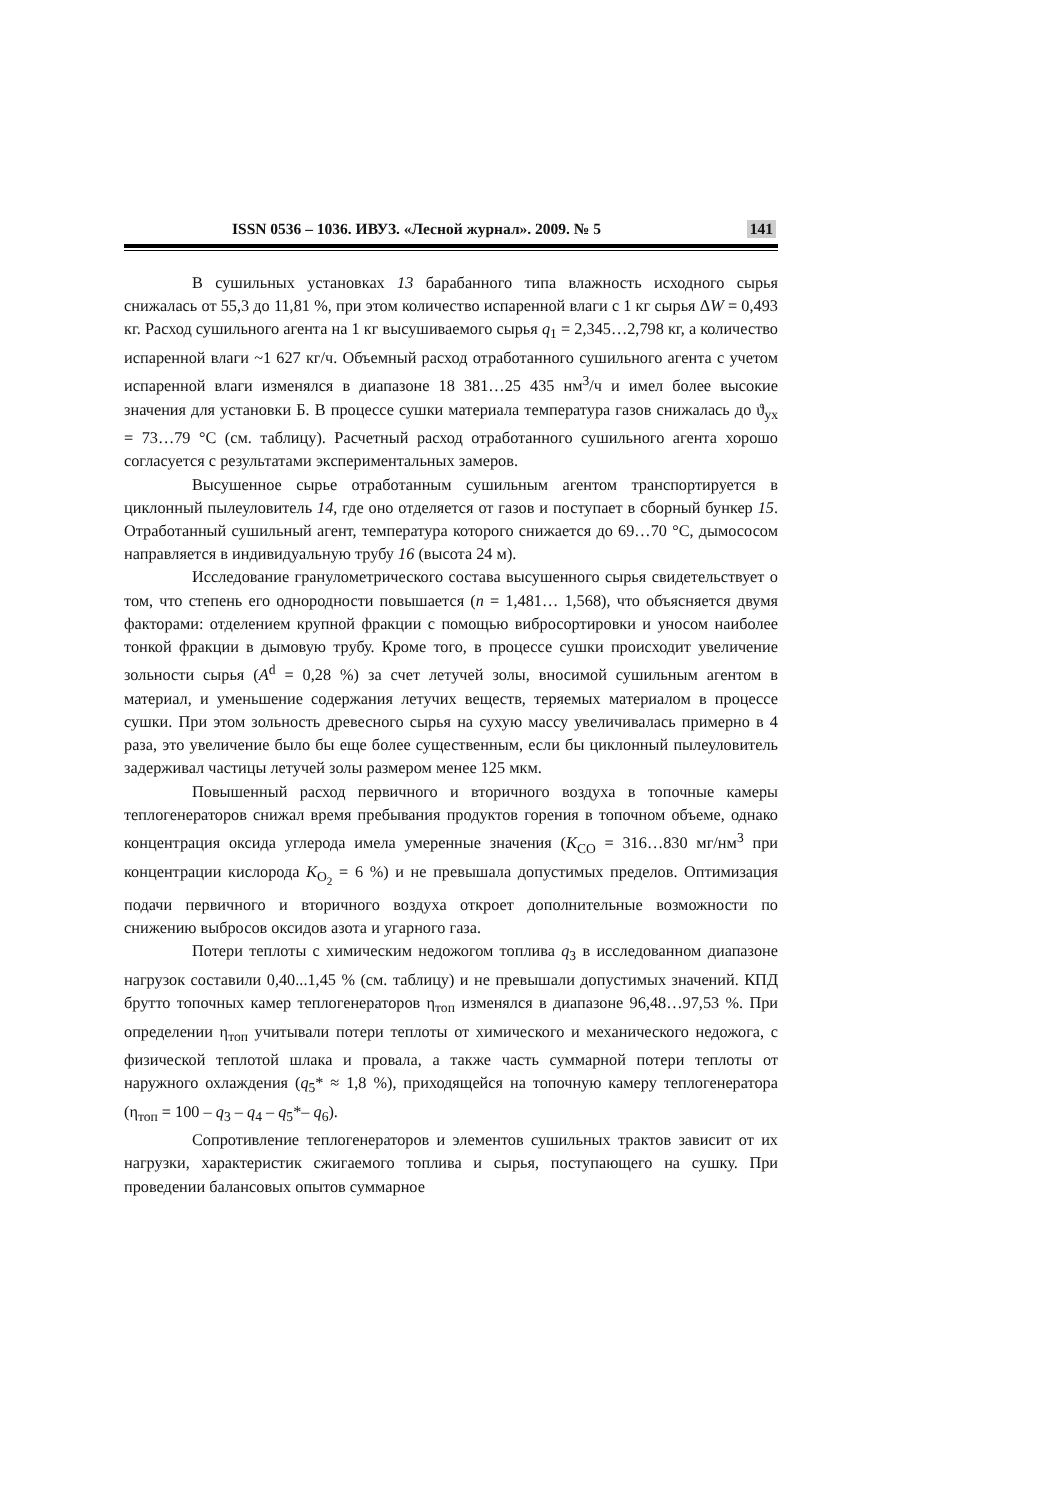ISSN 0536 – 1036. ИВУЗ. «Лесной журнал». 2009. № 5 141
В сушильных установках 13 барабанного типа влажность исходного сырья снижалась от 55,3 до 11,81 %, при этом количество испаренной влаги с 1 кг сырья ΔW = 0,493 кг. Расход сушильного агента на 1 кг высушиваемого сырья q<sub>1</sub> = 2,345…2,798 кг, а количество испаренной влаги ~1 627 кг/ч. Объемный расход отработанного сушильного агента с учетом испаренной влаги изменялся в диапазоне 18 381…25 435 нм<sup>3</sup>/ч и имел более высокие значения для установки Б. В процессе сушки материала температура газов снижалась до ϑ<sub>ух</sub> = 73…79 °С (см. таблицу). Расчетный расход отработанного сушильного агента хорошо согласуется с результатами экспериментальных замеров.
Высушенное сырье отработанным сушильным агентом транспортируется в циклонный пылеуловитель 14, где оно отделяется от газов и поступает в сборный бункер 15. Отработанный сушильный агент, температура которого снижается до 69…70 °С, дымососом направляется в индивидуальную трубу 16 (высота 24 м).
Исследование гранулометрического состава высушенного сырья свидетельствует о том, что степень его однородности повышается (n = 1,481… 1,568), что объясняется двумя факторами: отделением крупной фракции с помощью вибросортировки и уносом наиболее тонкой фракции в дымовую трубу. Кроме того, в процессе сушки происходит увеличение зольности сырья (A<sup>d</sup> = 0,28 %) за счет летучей золы, вносимой сушильным агентом в материал, и уменьшение содержания летучих веществ, теряемых материалом в процессе сушки. При этом зольность древесного сырья на сухую массу увеличивалась примерно в 4 раза, это увеличение было бы еще более существенным, если бы циклонный пылеуловитель задерживал частицы летучей золы размером менее 125 мкм.
Повышенный расход первичного и вторичного воздуха в топочные камеры теплогенераторов снижал время пребывания продуктов горения в топочном объеме, однако концентрация оксида углерода имела умеренные значения (K<sub>CO</sub> = 316…830 мг/нм<sup>3</sup> при концентрации кислорода K<sub>O<sub>2</sub></sub> = 6 %) и не превышала допустимых пределов. Оптимизация подачи первичного и вторичного воздуха откроет дополнительные возможности по снижению выбросов оксидов азота и угарного газа.
Потери теплоты с химическим недожогом топлива q<sub>3</sub> в исследованном диапазоне нагрузок составили 0,40...1,45 % (см. таблицу) и не превышали допустимых значений. КПД брутто топочных камер теплогенераторов η<sub>топ</sub> изменялся в диапазоне 96,48…97,53 %. При определении η<sub>топ</sub> учитывали потери теплоты от химического и механического недожога, с физической теплотой шлака и провала, а также часть суммарной потери теплоты от наружного охлаждения (q<sub>5</sub>* ≈ 1,8 %), приходящейся на топочную камеру теплогенератора (η<sub>топ</sub> = 100 – q<sub>3</sub> – q<sub>4</sub> – q<sub>5</sub>*– q<sub>6</sub>).
Сопротивление теплогенераторов и элементов сушильных трактов зависит от их нагрузки, характеристик сжигаемого топлива и сырья, поступающего на сушку. При проведении балансовых опытов суммарное